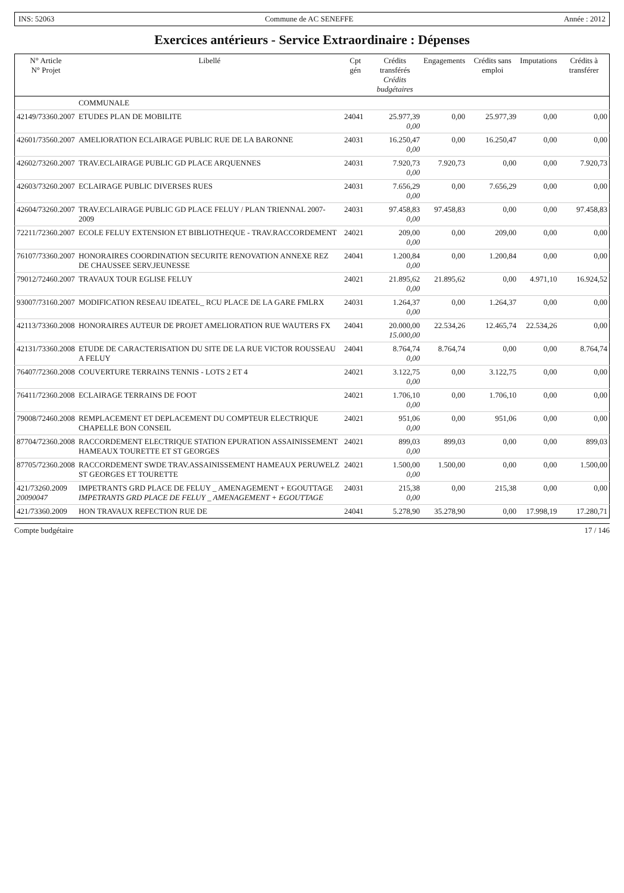INS: 52063 Commune de AC SENEFFE Année : 2012
Exercices antérieurs - Service Extraordinaire : Dépenses
| N° Article N° Projet | Libellé | Cpt gén | Crédits transférés Crédits budgétaires | Engagements | Crédits sans emploi | Imputations | Crédits à transférer |
| --- | --- | --- | --- | --- | --- | --- | --- |
| | COMMUNALE | | | | | | |
| 42149/73360.2007 | ETUDES PLAN DE MOBILITE | 24041 | 25.977,39 0,00 | 0,00 | 25.977,39 | 0,00 | 0,00 |
| 42601/73560.2007 | AMELIORATION ECLAIRAGE PUBLIC RUE DE LA BARONNE | 24031 | 16.250,47 0,00 | 0,00 | 16.250,47 | 0,00 | 0,00 |
| 42602/73260.2007 | TRAV.ECLAIRAGE PUBLIC GD PLACE ARQUENNES | 24031 | 7.920,73 0,00 | 7.920,73 | 0,00 | 0,00 | 7.920,73 |
| 42603/73260.2007 | ECLAIRAGE PUBLIC DIVERSES RUES | 24031 | 7.656,29 0,00 | 0,00 | 7.656,29 | 0,00 | 0,00 |
| 42604/73260.2007 | TRAV.ECLAIRAGE PUBLIC GD PLACE FELUY / PLAN TRIENNAL 2007-2009 | 24031 | 97.458,83 0,00 | 97.458,83 | 0,00 | 0,00 | 97.458,83 |
| 72211/72360.2007 | ECOLE FELUY EXTENSION ET BIBLIOTHEQUE - TRAV.RACCORDEMENT | 24021 | 209,00 0,00 | 0,00 | 209,00 | 0,00 | 0,00 |
| 76107/73360.2007 | HONORAIRES COORDINATION SECURITE RENOVATION ANNEXE REZ DE CHAUSSEE SERV.JEUNESSE | 24041 | 1.200,84 0,00 | 0,00 | 1.200,84 | 0,00 | 0,00 |
| 79012/72460.2007 | TRAVAUX TOUR EGLISE FELUY | 24021 | 21.895,62 0,00 | 21.895,62 | 0,00 | 4.971,10 | 16.924,52 |
| 93007/73160.2007 | MODIFICATION RESEAU IDEATEL_ RCU PLACE DE LA GARE FMLRX | 24031 | 1.264,37 0,00 | 0,00 | 1.264,37 | 0,00 | 0,00 |
| 42113/73360.2008 | HONORAIRES AUTEUR DE PROJET AMELIORATION RUE WAUTERS FX | 24041 | 20.000,00 15.000,00 | 22.534,26 | 12.465,74 | 22.534,26 | 0,00 |
| 42131/73360.2008 | ETUDE DE CARACTERISATION DU SITE DE LA RUE VICTOR ROUSSEAU A FELUY | 24041 | 8.764,74 0,00 | 8.764,74 | 0,00 | 0,00 | 8.764,74 |
| 76407/72360.2008 | COUVERTURE TERRAINS TENNIS - LOTS 2 ET 4 | 24021 | 3.122,75 0,00 | 0,00 | 3.122,75 | 0,00 | 0,00 |
| 76411/72360.2008 | ECLAIRAGE TERRAINS DE FOOT | 24021 | 1.706,10 0,00 | 0,00 | 1.706,10 | 0,00 | 0,00 |
| 79008/72460.2008 | REMPLACEMENT ET DEPLACEMENT DU COMPTEUR ELECTRIQUE CHAPELLE BON CONSEIL | 24021 | 951,06 0,00 | 0,00 | 951,06 | 0,00 | 0,00 |
| 87704/72360.2008 | RACCORDEMENT ELECTRIQUE STATION EPURATION ASSAINISSEMENT HAMEAUX TOURETTE ET ST GEORGES | 24021 | 899,03 0,00 | 899,03 | 0,00 | 0,00 | 899,03 |
| 87705/72360.2008 | RACCORDEMENT SWDE TRAV.ASSAINISSEMENT HAMEAUX PERUWELZ ST GEORGES ET TOURETTE | 24021 | 1.500,00 0,00 | 1.500,00 | 0,00 | 0,00 | 1.500,00 |
| 421/73260.2009 20090047 | IMPETRANTS GRD PLACE DE FELUY _ AMENAGEMENT + EGOUTTAGE IMPETRANTS GRD PLACE DE FELUY _ AMENAGEMENT + EGOUTTAGE | 24031 | 215,38 0,00 | 0,00 | 215,38 | 0,00 | 0,00 |
| 421/73360.2009 | HON TRAVAUX REFECTION RUE DE | 24041 | 5.278,90 | 35.278,90 | 0,00 | 17.998,19 | 17.280,71 |
Compte budgétaire 17 / 146